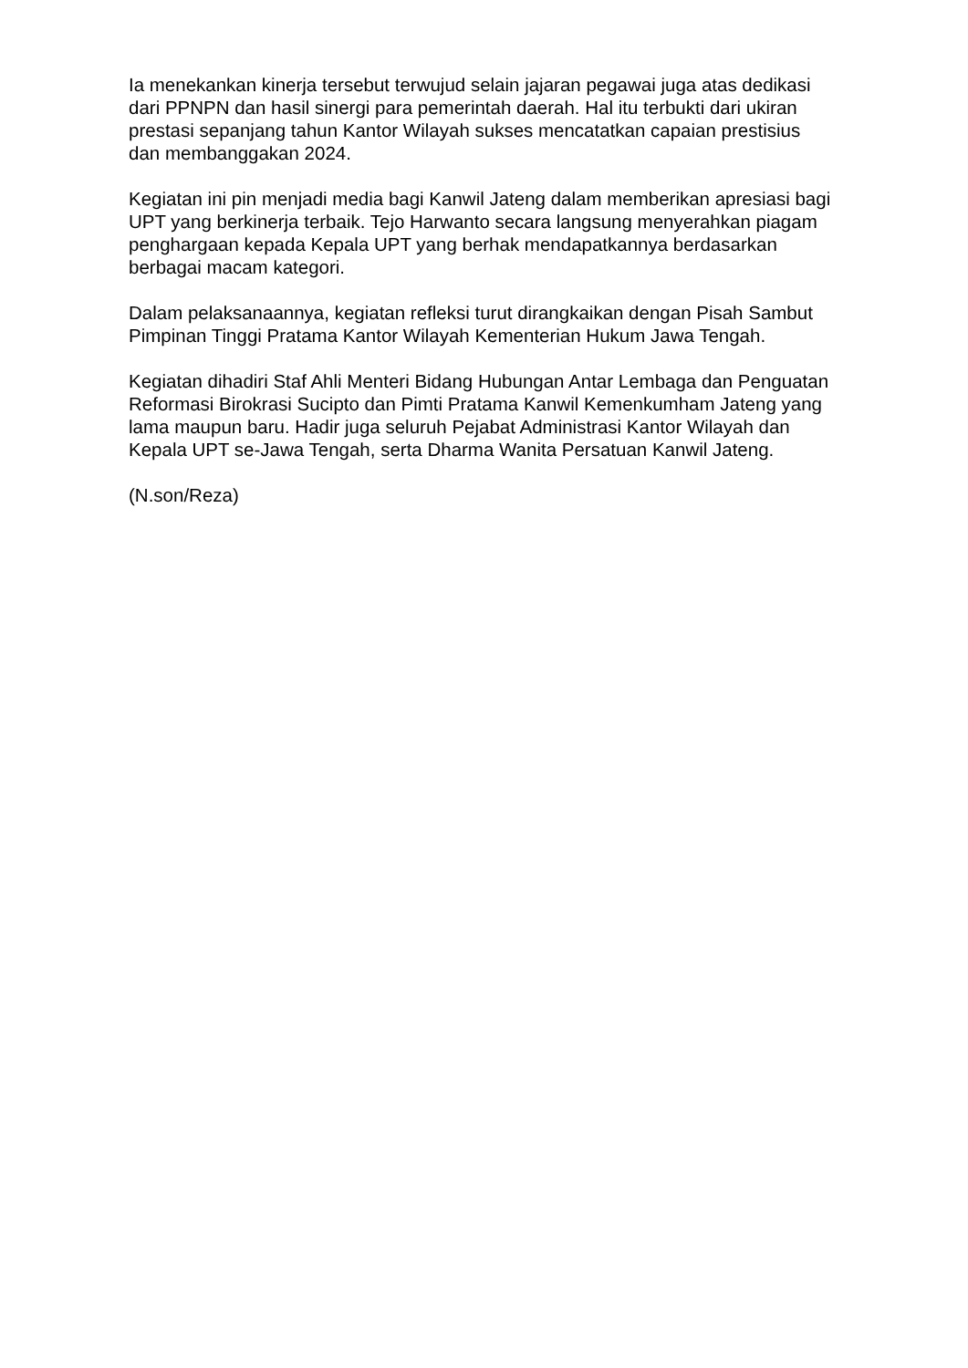Ia menekankan kinerja tersebut terwujud selain jajaran pegawai juga atas dedikasi dari PPNPN dan hasil sinergi para pemerintah daerah. Hal itu terbukti dari ukiran prestasi sepanjang tahun Kantor Wilayah sukses mencatatkan capaian prestisius dan membanggakan 2024.
Kegiatan ini pin menjadi media bagi Kanwil Jateng dalam memberikan apresiasi bagi UPT yang berkinerja terbaik. Tejo Harwanto secara langsung menyerahkan piagam penghargaan kepada Kepala UPT yang berhak mendapatkannya berdasarkan berbagai macam kategori.
Dalam pelaksanaannya, kegiatan refleksi turut dirangkaikan dengan Pisah Sambut Pimpinan Tinggi Pratama Kantor Wilayah Kementerian Hukum Jawa Tengah.
Kegiatan dihadiri Staf Ahli Menteri Bidang Hubungan Antar Lembaga dan Penguatan Reformasi Birokrasi Sucipto dan Pimti Pratama Kanwil Kemenkumham Jateng yang lama maupun baru. Hadir juga seluruh Pejabat Administrasi Kantor Wilayah dan Kepala UPT se-Jawa Tengah, serta Dharma Wanita Persatuan Kanwil Jateng.
(N.son/Reza)